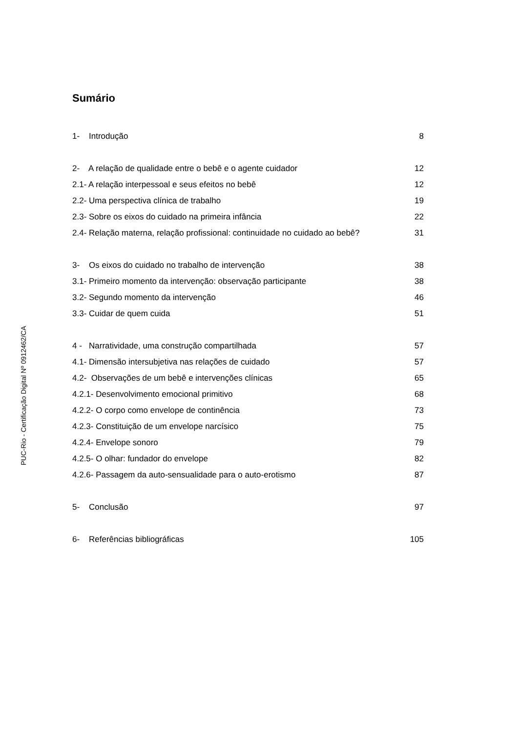PUC-Rio - Certificação Digital Nº 0912462/CA
Sumário
1- Introdução 8
2- A relação de qualidade entre o bebê e o agente cuidador 12
2.1- A relação interpessoal e seus efeitos no bebê 12
2.2- Uma perspectiva clínica de trabalho 19
2.3- Sobre os eixos do cuidado na primeira infância 22
2.4- Relação materna, relação profissional: continuidade no cuidado ao bebê? 31
3- Os eixos do cuidado no trabalho de intervenção 38
3.1- Primeiro momento da intervenção: observação participante 38
3.2- Segundo momento da intervenção 46
3.3- Cuidar de quem cuida 51
4 - Narratividade, uma construção compartilhada 57
4.1- Dimensão intersubjetiva nas relações de cuidado 57
4.2- Observações de um bebê e intervenções clínicas 65
4.2.1- Desenvolvimento emocional primitivo 68
4.2.2- O corpo como envelope de continência 73
4.2.3- Constituição de um envelope narcísico 75
4.2.4- Envelope sonoro 79
4.2.5- O olhar: fundador do envelope 82
4.2.6- Passagem da auto-sensualidade para o auto-erotismo 87
5- Conclusão 97
6- Referências bibliográficas 105